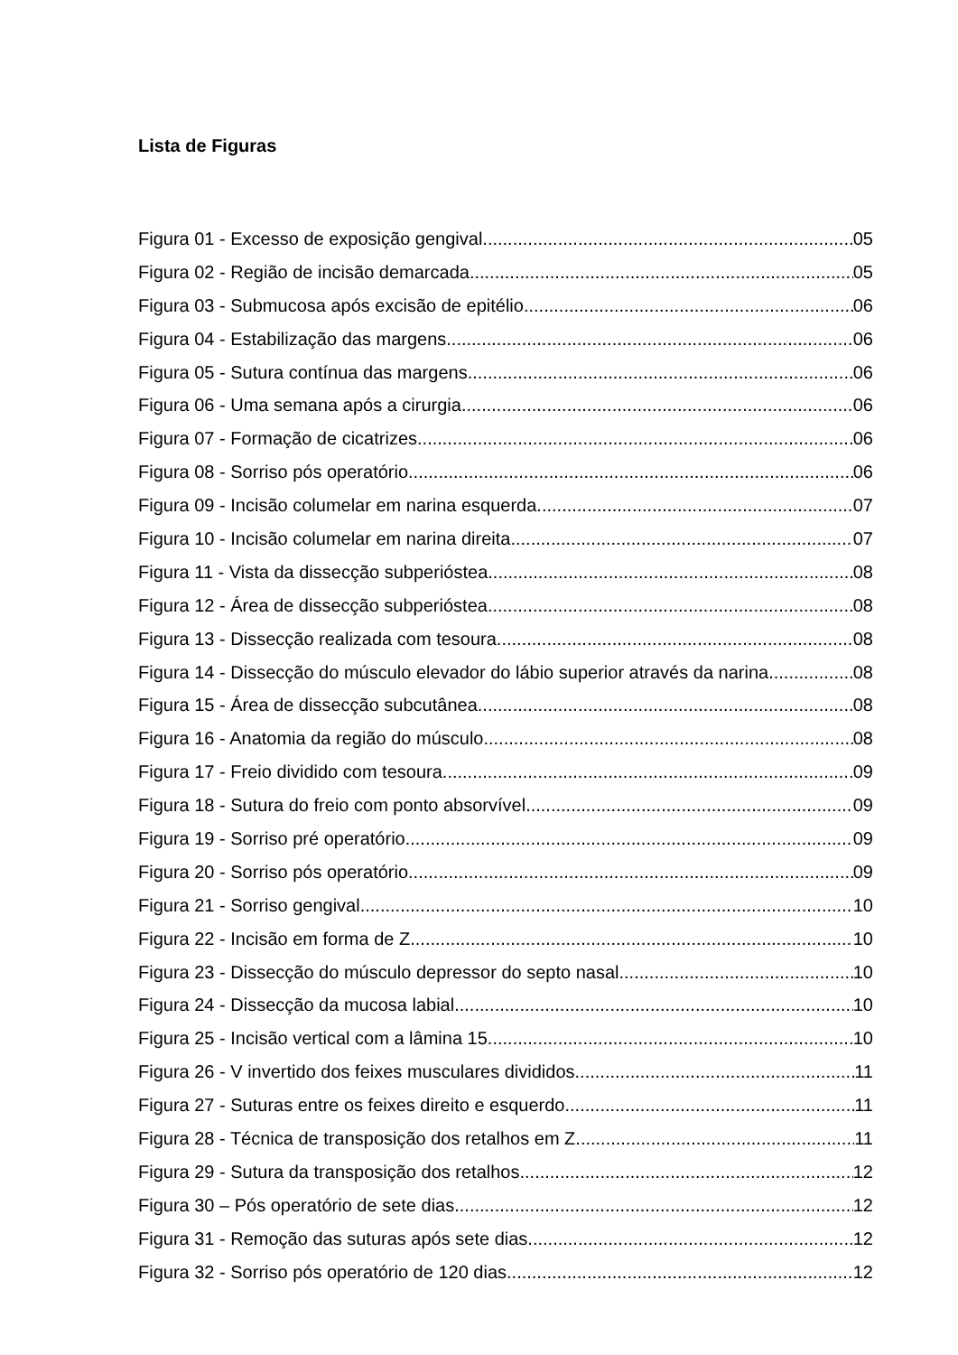Lista de Figuras
Figura 01 - Excesso de exposição gengival 05
Figura 02 - Região de incisão demarcada 05
Figura 03 - Submucosa após excisão de epitélio 06
Figura 04 - Estabilização das margens 06
Figura 05 - Sutura contínua das margens 06
Figura 06 - Uma semana após a cirurgia 06
Figura 07 - Formação de cicatrizes 06
Figura 08 - Sorriso pós operatório 06
Figura 09 - Incisão columelar em narina esquerda 07
Figura 10 - Incisão columelar em narina direita 07
Figura 11 - Vista da dissecção subperióstea 08
Figura 12 - Área de dissecção subperióstea 08
Figura 13 - Dissecção realizada com tesoura 08
Figura 14 - Dissecção do músculo elevador do lábio superior através da narina 08
Figura 15 - Área de dissecção subcutânea 08
Figura 16 - Anatomia da região do músculo 08
Figura 17 - Freio dividido com tesoura 09
Figura 18 - Sutura do freio com ponto absorvível 09
Figura 19 - Sorriso pré operatório 09
Figura 20 - Sorriso pós operatório 09
Figura 21 - Sorriso gengival 10
Figura 22 - Incisão em forma de Z 10
Figura 23 - Dissecção do músculo depressor do septo nasal 10
Figura 24 - Dissecção da mucosa labial 10
Figura 25 - Incisão vertical com a lâmina 15 10
Figura 26 - V invertido dos feixes musculares divididos 11
Figura 27 - Suturas entre os feixes direito e esquerdo 11
Figura 28 - Técnica de transposição dos retalhos em Z 11
Figura 29 - Sutura da transposição dos retalhos 12
Figura 30 – Pós operatório de sete dias 12
Figura 31 - Remoção das suturas após sete dias 12
Figura 32 - Sorriso pós operatório de 120 dias 12